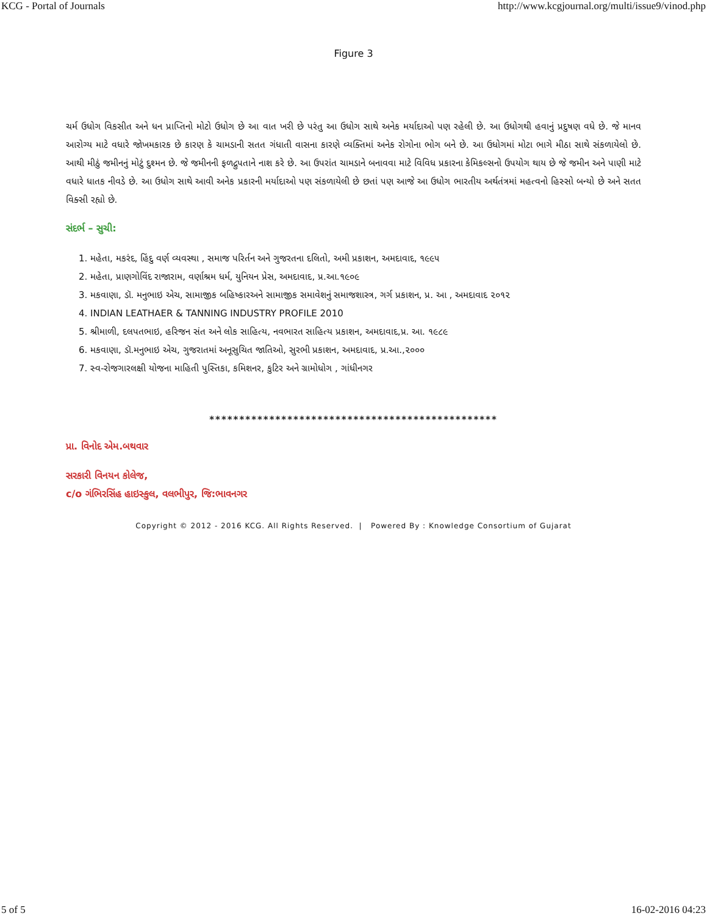KCG - Portal of Journals http://www.kcgjournal.org/multi/issue9/vinod.php
Figure 3
ચર્મ ઉધોગ વિકસીત અને ધન પ્રાપ્તિનો મોટો ઉધોગ છે આ વાત ખરી છે પરંતુ આ ઉધોગ સાથે અનેક મર્યાદાઓ પણ રહેલી છે. આ ઉધોગથી હવાનું પ્રદુષણ વધે છે. જે માનવ આરોગ્ય માટે વધારે જોખમકારક છે કારણ કે ચામડાની સતત ગંધાતી વાસના કારણે વ્યક્તિમાં અનેક રોગોના ભોગ બને છે. આ ઉધોગમાં મોટા ભાગે મીઠા સાથે સંકળાયેલો છે. આથી મીઠું જમીનનું મોટું દુશ્મન છે. જે જમીનની ફળદ્રુપતાને નાશ કરે છે. આ ઉપરાંત ચામડાને બનાવવા માટે વિવિધ પ્રકારના કેમિકલ્સનો ઉપયોગ થાય છે જે જમીન અને પાણી માટે વધારે ધાતક નીવડે છે. આ ઉધોગ સાથે આવી અનેક પ્રકારની મર્યાદાઓ પણ સંકળાયેલી છે છતાં પણ આજે આ ઉધોગ ભારતીય અર્થતંત્રમાં મહત્વનો હિસ્સો બન્યો છે અને સતત વિક્સી રહ્યો છે.
સંદર્ભ – સુચી:
1. મહેતા, મકરંદ, હિંદુ વર્ણ વ્યવસ્થા , સમાજ પરિર્તન અને ગુજરતના દલિતો, અમી પ્રકાશન, અમદાવાદ, ૧૯૯૫
2. મહેતા, પ્રાણગોવિંદ રાજારામ, વર્ણાશ્રમ ધર્મ, યુનિયન પ્રેસ, અમદાવાદ, પ્ર.આ.૧૯૦૯
3. મકવાણા, ડૉ. મનુભાઇ એચ, સામાજીક બહિષ્કારઅને સામાજીક સમાવેશનું સમાજશાસ્ત્ર, ગર્ગ પ્રકાશન, પ્ર. આ , અમદાવાદ ૨૦૧૨
4. INDIAN LEATHAER & TANNING INDUSTRY PROFILE 2010
5. શ્રીમાળી, દલપતભાઇ, હરિજન સંત અને લોક સાહિત્ય, નવભારત સાહિત્ય પ્રકાશન, અમદાવાદ,પ્ર. આ. ૧૯૮૯
6. મકવાણા, ડૉ.મનુભાઇ એચ, ગુજરાતમાં અનૂસુચિત જાતિઓ, સુરભી પ્રકાશન, અમદાવાદ, પ્ર.આ.,૨૦૦૦
7. સ્વ-રોજગારલક્ષી યોજના માહિતી પુસ્તિકા, કમિશનર, કુટિર અને ગ્રામોધોગ , ગાંધીનગર
************************************************
પ્રા. વિનોદ એમ.બથવાર
સરકારી વિનયન કોલેજ,
c/o ગંભિરસિંહ હાઇસ્કુલ, વલભીપુર, જિ:ભાવનગર
Copyright © 2012 - 2016 KCG. All Rights Reserved. | Powered By : Knowledge Consortium of Gujarat
5 of 5 16-02-2016 04:23